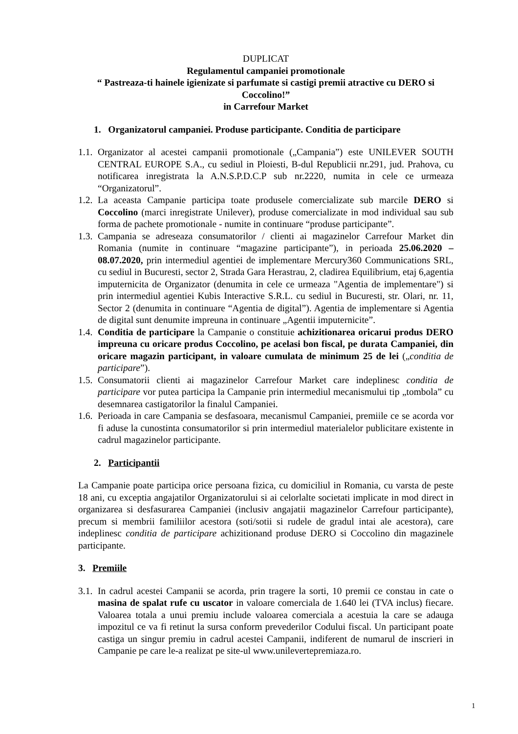DUPLICAT
Regulamentul campaniei promotionale
“ Pastreaza-ti hainele igienizate si parfumate si castigi premii atractive cu DERO si Coccolino!”
in Carrefour Market
1. Organizatorul campaniei. Produse participante. Conditia de participare
1.1. Organizator al acestei campanii promotionale („Campania”) este UNILEVER SOUTH CENTRAL EUROPE S.A., cu sediul in Ploiesti, B-dul Republicii nr.291, jud. Prahova, cu notificarea inregistrata la A.N.S.P.D.C.P sub nr.2220, numita in cele ce urmeaza “Organizatorul”.
1.2. La aceasta Campanie participa toate produsele comercializate sub marcile DERO si Coccolino (marci inregistrate Unilever), produse comercializate in mod individual sau sub forma de pachete promotionale - numite in continuare “produse participante”.
1.3. Campania se adreseaza consumatorilor / clienti ai magazinelor Carrefour Market din Romania (numite in continuare “magazine participante”), in perioada 25.06.2020 – 08.07.2020, prin intermediul agentiei de implementare Mercury360 Communications SRL, cu sediul in Bucuresti, sector 2, Strada Gara Herastrau, 2, cladirea Equilibrium, etaj 6,agentia imputernicita de Organizator (denumita in cele ce urmeaza "Agentia de implementare") si prin intermediul agentiei Kubis Interactive S.R.L. cu sediul in Bucuresti, str. Olari, nr. 11, Sector 2 (denumita in continuare “Agentia de digital”). Agentia de implementare si Agentia de digital sunt denumite impreuna in continuare „Agentii imputernicite”.
1.4. Conditia de participare la Campanie o constituie achizitionarea oricarui produs DERO impreuna cu oricare produs Coccolino, pe acelasi bon fiscal, pe durata Campaniei, din oricare magazin participant, in valoare cumulata de minimum 25 de lei („conditia de participare”).
1.5. Consumatorii clienti ai magazinelor Carrefour Market care indeplinesc conditia de participare vor putea participa la Campanie prin intermediul mecanismului tip „tombola” cu desemnarea castigatorilor la finalul Campaniei.
1.6. Perioada in care Campania se desfasoara, mecanismul Campaniei, premiile ce se acorda vor fi aduse la cunostinta consumatorilor si prin intermediul materialelor publicitare existente in cadrul magazinelor participante.
2. Participantii
La Campanie poate participa orice persoana fizica, cu domiciliul in Romania, cu varsta de peste 18 ani, cu exceptia angajatilor Organizatorului si ai celorlalte societati implicate in mod direct in organizarea si desfasurarea Campaniei (inclusiv angajatii magazinelor Carrefour participante), precum si membrii familiilor acestora (soti/sotii si rudele de gradul intai ale acestora), care indeplinesc conditia de participare achizitionand produse DERO si Coccolino din magazinele participante.
3. Premiile
3.1. In cadrul acestei Campanii se acorda, prin tragere la sorti, 10 premii ce constau in cate o masina de spalat rufe cu uscator in valoare comerciala de 1.640 lei (TVA inclus) fiecare. Valoarea totala a unui premiu include valoarea comerciala a acestuia la care se adauga impozitul ce va fi retinut la sursa conform prevederilor Codului fiscal. Un participant poate castiga un singur premiu in cadrul acestei Campanii, indiferent de numarul de inscrieri in Campanie pe care le-a realizat pe site-ul www.unilevertepremiaza.ro.
1